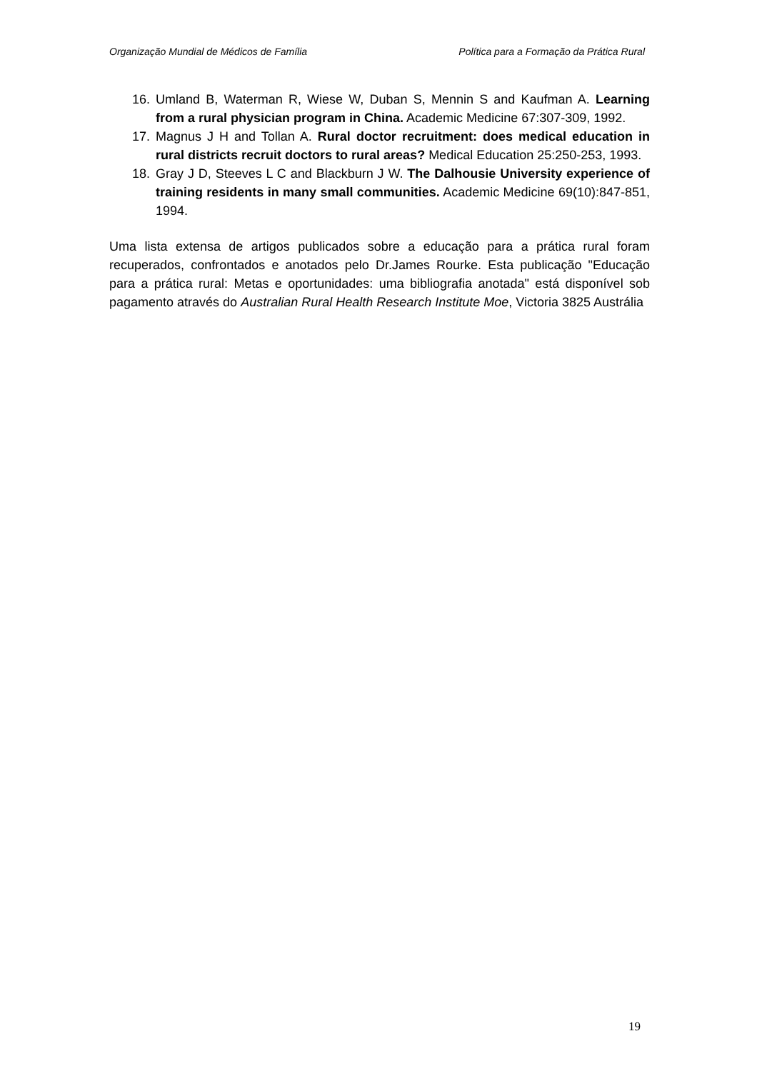Organização Mundial de Médicos de Família Política para a Formação da Prática Rural
16. Umland B, Waterman R, Wiese W, Duban S, Mennin S and Kaufman A. Learning from a rural physician program in China. Academic Medicine 67:307-309, 1992.
17. Magnus J H and Tollan A. Rural doctor recruitment: does medical education in rural districts recruit doctors to rural areas? Medical Education 25:250-253, 1993.
18. Gray J D, Steeves L C and Blackburn J W. The Dalhousie University experience of training residents in many small communities. Academic Medicine 69(10):847-851, 1994.
Uma lista extensa de artigos publicados sobre a educação para a prática rural foram recuperados, confrontados e anotados pelo Dr.James Rourke. Esta publicação "Educação para a prática rural: Metas e oportunidades: uma bibliografia anotada" está disponível sob pagamento através do Australian Rural Health Research Institute Moe, Victoria 3825 Austrália
19